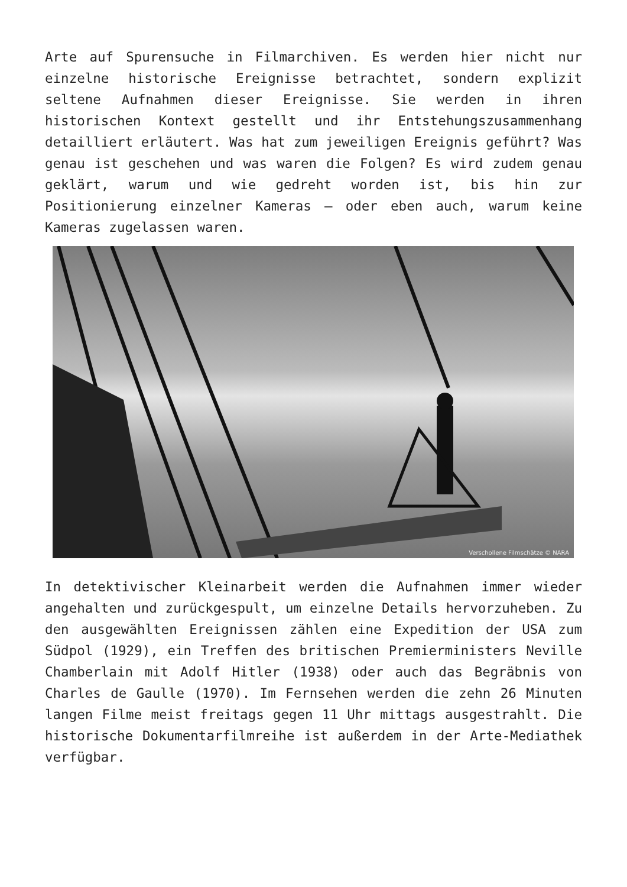Arte auf Spurensuche in Filmarchiven. Es werden hier nicht nur einzelne historische Ereignisse betrachtet, sondern explizit seltene Aufnahmen dieser Ereignisse. Sie werden in ihren historischen Kontext gestellt und ihr Entstehungszusammenhang detailliert erläutert. Was hat zum jeweiligen Ereignis geführt? Was genau ist geschehen und was waren die Folgen? Es wird zudem genau geklärt, warum und wie gedreht worden ist, bis hin zur Positionierung einzelner Kameras – oder eben auch, warum keine Kameras zugelassen waren.
Verschollene Filmschätze © NARA
In detektivischer Kleinarbeit werden die Aufnahmen immer wieder angehalten und zurückgespult, um einzelne Details hervorzuheben. Zu den ausgewählten Ereignissen zählen eine Expedition der USA zum Südpol (1929), ein Treffen des britischen Premierministers Neville Chamberlain mit Adolf Hitler (1938) oder auch das Begräbnis von Charles de Gaulle (1970). Im Fernsehen werden die zehn 26 Minuten langen Filme meist freitags gegen 11 Uhr mittags ausgestrahlt. Die historische Dokumentarfilmreihe ist außerdem in der Arte-Mediathek verfügbar.